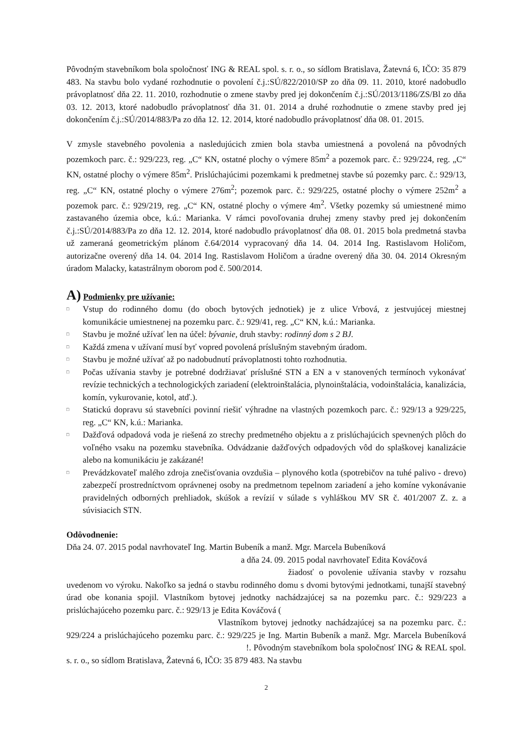Pôvodným stavebníkom bola spoločnosť ING & REAL spol. s. r. o., so sídlom Bratislava, Žatevná 6, IČO: 35 879 483. Na stavbu bolo vydané rozhodnutie o povolení č.j.:SÚ/822/2010/SP zo dňa 09. 11. 2010, ktoré nadobudlo právoplatnosť dňa 22. 11. 2010, rozhodnutie o zmene stavby pred jej dokončením č.j.:SÚ/2013/1186/ZS/Bl zo dňa 03. 12. 2013, ktoré nadobudlo právoplatnosť dňa 31. 01. 2014 a druhé rozhodnutie o zmene stavby pred jej dokončením č.j.:SÚ/2014/883/Pa zo dňa 12. 12. 2014, ktoré nadobudlo právoplatnosť dňa 08. 01. 2015.
V zmysle stavebného povolenia a nasledujúcich zmien bola stavba umiestnená a povolená na pôvodných pozemkoch parc. č.: 929/223, reg. „C“ KN, ostatné plochy o výmere 85m<sup>2</sup> a pozemok parc. č.: 929/224, reg. „C“ KN, ostatné plochy o výmere 85m<sup>2</sup>. Prislúchajúcimi pozemkami k predmetnej stavbe sú pozemky parc. č.: 929/13, reg. „C“ KN, ostatné plochy o výmere 276m<sup>2</sup>; pozemok parc. č.: 929/225, ostatné plochy o výmere 252m<sup>2</sup> a pozemok parc. č.: 929/219, reg. „C“ KN, ostatné plochy o výmere 4m<sup>2</sup>. Všetky pozemky sú umiestnené mimo zastavaného územia obce, k.ú.: Marianka. V rámci povoľovania druhej zmeny stavby pred jej dokončením č.j.:SÚ/2014/883/Pa zo dňa 12. 12. 2014, ktoré nadobudlo právoplatnosť dňa 08. 01. 2015 bola predmetná stavba už zameraná geometrickým plánom č.64/2014 vypracovaný dňa 14. 04. 2014 Ing. Rastislavom Holičom, autorizačne overený dňa 14. 04. 2014 Ing. Rastislavom Holičom a úradne overený dňa 30. 04. 2014 Okresným úradom Malacky, katastrálnym oborom pod č. 500/2014.
A) Podmienky pre užívanie:
□ Vstup do rodinného domu (do oboch bytových jednotiek) je z ulice Vrbová, z jestvujúcej miestnej komunikácie umiestnenej na pozemku parc. č.: 929/41, reg. „C“ KN, k.ú.: Marianka.
□ Stavbu je možné užívať len na účel: bývanie, druh stavby: rodinný dom s 2 BJ.
□ Každá zmena v užívaní musí byť vopred povolená príslušným stavebným úradom.
□ Stavbu je možné užívať až po nadobudnutí právoplatnosti tohto rozhodnutia.
□ Počas užívania stavby je potrebné dodržiavať príslušné STN a EN a v stanovených termínoch vykonávať revízie technických a technologických zariadení (elektroinštalácia, plynoinštalácia, vodoinštalácia, kanalizácia, komín, vykurovanie, kotol, atď.).
□ Statickú dopravu sú stavebníci povinní riešiť výhradne na vlastných pozemkoch parc. č.: 929/13 a 929/225, reg. „C“ KN, k.ú.: Marianka.
□ Dažďová odpadová voda je riešená zo strechy predmetného objektu a z prislúchajúcich spevnených plôch do voľného vsaku na pozemku stavebníka. Odvádzanie dažďových odpadových vôd do splaškovej kanalizácie alebo na komunikáciu je zakázané!
□ Prevádzkovateľ malého zdroja znečisťovania ovzdušia – plynového kotla (spotrebičov na tuhé palivo - drevo) zabezpečí prostredníctvom oprávnenej osoby na predmetnom tepelnom zariadení a jeho komíne vykonávanie pravidelných odborných prehliadok, skúšok a revízií v súlade s vyhláškou MV SR č. 401/2007 Z. z. a súvisiacich STN.
Odôvodnenie:
Dňa 24. 07. 2015 podal navrhovateľ Ing. Martin Bubeník a manž. Mgr. Marcela Bubeníková
a dňa 24. 09. 2015 podal navrhovateľ Edita Kováčová
žiadosť o povolenie užívania stavby v rozsahu uvedenom vo výroku. Nakoľko sa jedná o stavbu rodinného domu s dvomi bytovými jednotkami, tunajší stavebný úrad obe konania spojil. Vlastníkom bytovej jednotky nachádzajúcej sa na pozemku parc. č.: 929/223 a prislúchajúceho pozemku parc. č.: 929/13 je Edita Kováčová (
Vlastníkom bytovej jednotky nachádzajúcej sa na pozemku parc. č.: 929/224 a prislúchajúceho pozemku parc. č.: 929/225 je Ing. Martin Bubeník a manž. Mgr. Marcela Bubeníková !. Pôvodným stavebníkom bola spoločnosť ING & REAL spol. s. r. o., so sídlom Bratislava, Žatevná 6, IČO: 35 879 483. Na stavbu
2